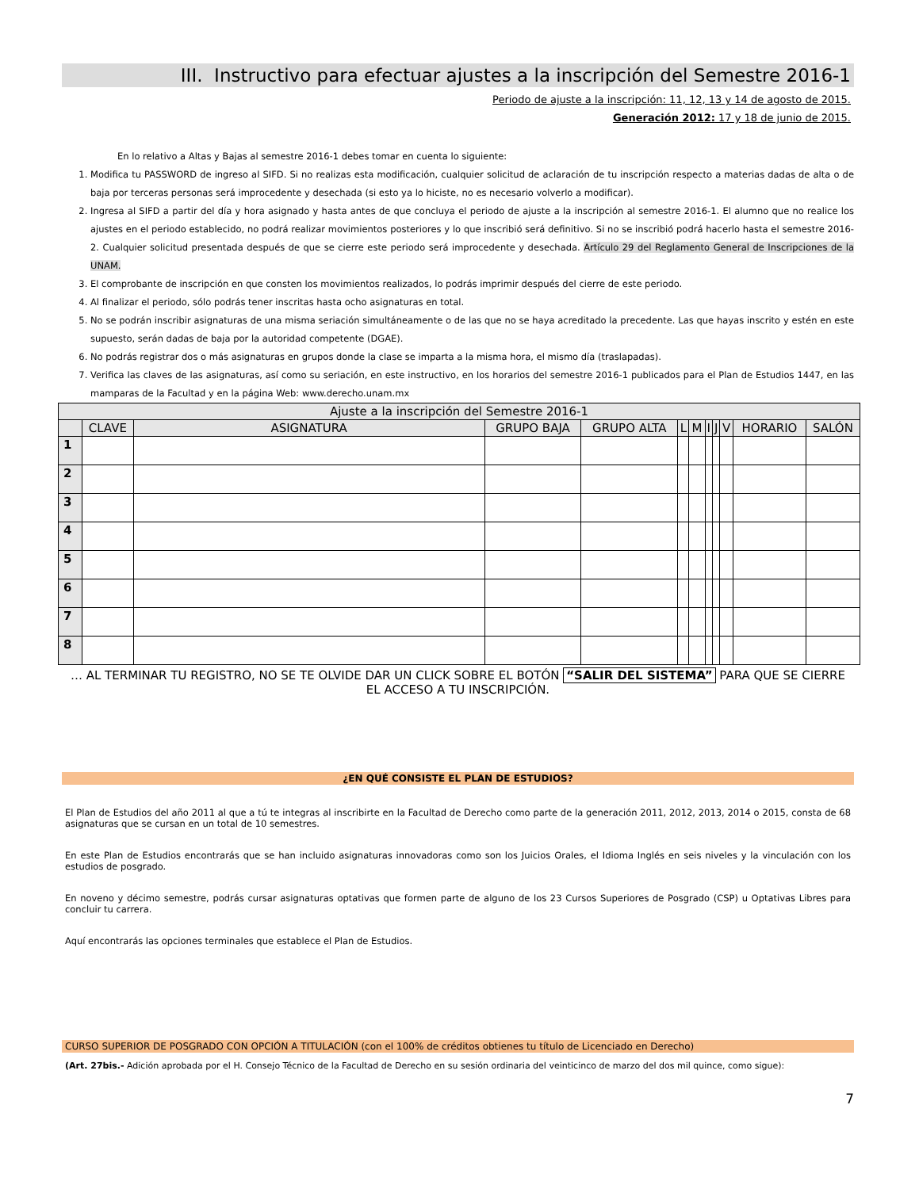III. Instructivo para efectuar ajustes a la inscripción del Semestre 2016-1
Periodo de ajuste a la inscripción: 11, 12, 13 y 14 de agosto de 2015.
Generación 2012: 17 y 18 de junio de 2015.
En lo relativo a Altas y Bajas al semestre 2016-1 debes tomar en cuenta lo siguiente:
1. Modifica tu PASSWORD de ingreso al SIFD. Si no realizas esta modificación, cualquier solicitud de aclaración de tu inscripción respecto a materias dadas de alta o de baja por terceras personas será improcedente y desechada (si esto ya lo hiciste, no es necesario volverlo a modificar).
2. Ingresa al SIFD a partir del día y hora asignado y hasta antes de que concluya el periodo de ajuste a la inscripción al semestre 2016-1. El alumno que no realice los ajustes en el periodo establecido, no podrá realizar movimientos posteriores y lo que inscribió será definitivo. Si no se inscribió podrá hacerlo hasta el semestre 2016-2. Cualquier solicitud presentada después de que se cierre este periodo será improcedente y desechada. Artículo 29 del Reglamento General de Inscripciones de la UNAM.
3. El comprobante de inscripción en que consten los movimientos realizados, lo podrás imprimir después del cierre de este periodo.
4. Al finalizar el periodo, sólo podrás tener inscritas hasta ocho asignaturas en total.
5. No se podrán inscribir asignaturas de una misma seriación simultáneamente o de las que no se haya acreditado la precedente. Las que hayas inscrito y estén en este supuesto, serán dadas de baja por la autoridad competente (DGAE).
6. No podrás registrar dos o más asignaturas en grupos donde la clase se imparta a la misma hora, el mismo día (traslapadas).
7. Verifica las claves de las asignaturas, así como su seriación, en este instructivo, en los horarios del semestre 2016-1 publicados para el Plan de Estudios 1447, en las mamparas de la Facultad y en la página Web: www.derecho.unam.mx
| Ajuste a la inscripción del Semestre 2016-1 | | | | | | | | | | | |
| --- | --- | --- | --- | --- | --- | --- | --- | --- | --- | --- | --- |
| | CLAVE | ASIGNATURA | GRUPO BAJA | GRUPO ALTA | L | M | I | J | V | HORARIO | SALÓN |
| 1 | | | | | | | | | | | |
| 2 | | | | | | | | | | | |
| 3 | | | | | | | | | | | |
| 4 | | | | | | | | | | | |
| 5 | | | | | | | | | | | |
| 6 | | | | | | | | | | | |
| 7 | | | | | | | | | | | |
| 8 | | | | | | | | | | | |
… AL TERMINAR TU REGISTRO, NO SE TE OLVIDE DAR UN CLICK SOBRE EL BOTÓN “SALIR DEL SISTEMA” PARA QUE SE CIERRE EL ACCESO A TU INSCRIPCIÓN.
¿EN QUÉ CONSISTE EL PLAN DE ESTUDIOS?
El Plan de Estudios del año 2011 al que a tú te integras al inscribirte en la Facultad de Derecho como parte de la generación 2011, 2012, 2013, 2014 o 2015, consta de 68 asignaturas que se cursan en un total de 10 semestres.
En este Plan de Estudios encontrarás que se han incluido asignaturas innovadoras como son los Juicios Orales, el Idioma Inglés en seis niveles y la vinculación con los estudios de posgrado.
En noveno y décimo semestre, podrás cursar asignaturas optativas que formen parte de alguno de los 23 Cursos Superiores de Posgrado (CSP) u Optativas Libres para concluir tu carrera.
Aquí encontrarás las opciones terminales que establece el Plan de Estudios.
CURSO SUPERIOR DE POSGRADO CON OPCIÓN A TITULACIÓN (con el 100% de créditos obtienes tu título de Licenciado en Derecho)
(Art. 27bis.- Adición aprobada por el H. Consejo Técnico de la Facultad de Derecho en su sesión ordinaria del veinticinco de marzo del dos mil quince, como sigue):
7